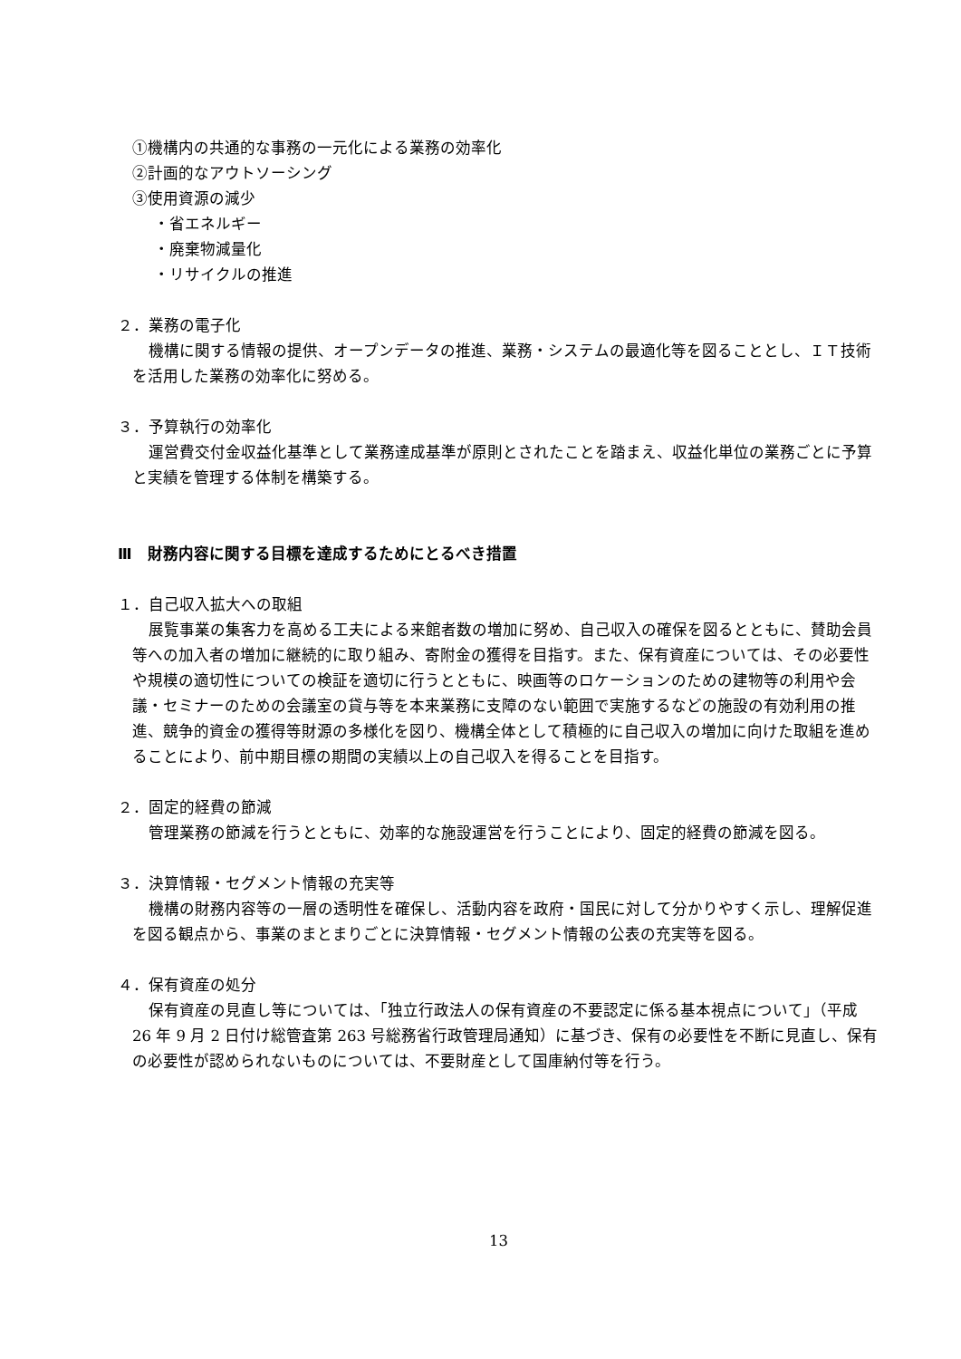①機構内の共通的な事務の一元化による業務の効率化
②計画的なアウトソーシング
③使用資源の減少
・省エネルギー
・廃棄物減量化
・リサイクルの推進
２．業務の電子化
機構に関する情報の提供、オープンデータの推進、業務・システムの最適化等を図ることとし、ＩＴ技術を活用した業務の効率化に努める。
３．予算執行の効率化
運営費交付金収益化基準として業務達成基準が原則とされたことを踏まえ、収益化単位の業務ごとに予算と実績を管理する体制を構築する。
Ⅲ　財務内容に関する目標を達成するためにとるべき措置
１．自己収入拡大への取組
展覧事業の集客力を高める工夫による来館者数の増加に努め、自己収入の確保を図るとともに、賛助会員等への加入者の増加に継続的に取り組み、寄附金の獲得を目指す。また、保有資産については、その必要性や規模の適切性についての検証を適切に行うとともに、映画等のロケーションのための建物等の利用や会議・セミナーのための会議室の貸与等を本来業務に支障のない範囲で実施するなどの施設の有効利用の推進、競争的資金の獲得等財源の多様化を図り、機構全体として積極的に自己収入の増加に向けた取組を進めることにより、前中期目標の期間の実績以上の自己収入を得ることを目指す。
２．固定的経費の節減
管理業務の節減を行うとともに、効率的な施設運営を行うことにより、固定的経費の節減を図る。
３．決算情報・セグメント情報の充実等
機構の財務内容等の一層の透明性を確保し、活動内容を政府・国民に対して分かりやすく示し、理解促進を図る観点から、事業のまとまりごとに決算情報・セグメント情報の公表の充実等を図る。
４．保有資産の処分
保有資産の見直し等については、「独立行政法人の保有資産の不要認定に係る基本視点について」（平成 26 年 9 月 2 日付け総管査第 263 号総務省行政管理局通知）に基づき、保有の必要性を不断に見直し、保有の必要性が認められないものについては、不要財産として国庫納付等を行う。
13